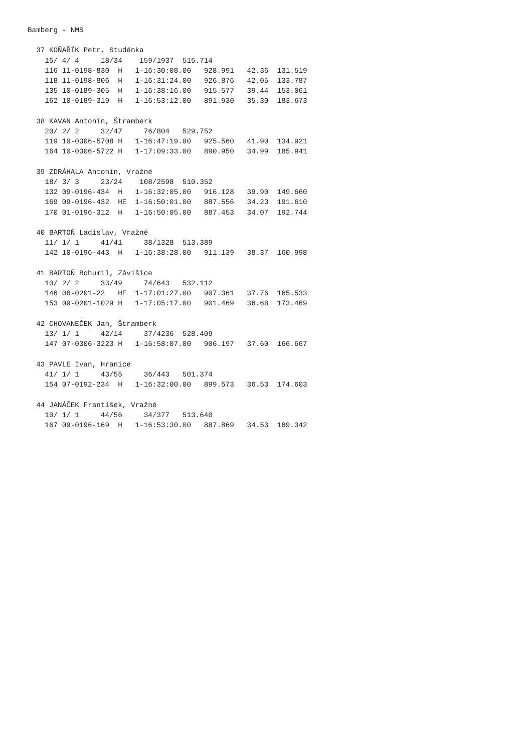Bamberg - NMS

  37 KOŇAŘÍK Petr, Studénka
    15/ 4/ 4     18/34    159/1937  515.714
    116 11-0198-830  H   1-16:30:08.00   928.991   42.36  131.519
    118 11-0198-806  H   1-16:31:24.00   926.876   42.05  133.787
    135 10-0189-305  H   1-16:38:16.00   915.577   39.44  153.061
    162 10-0189-319  H   1-16:53:12.00   891.930   35.30  183.673

  38 KAVAN Antonín, Štramberk
    20/ 2/ 2     32/47     76/804   529.752
    119 10-0306-5708 H   1-16:47:19.00   925.560   41.90  134.921
    164 10-0306-5722 H   1-17:09:33.00   890.950   34.99  185.941

  39 ZDRÁHALA Antonín, Vražné
    18/ 3/ 3     23/24    108/2598  510.352
    132 09-0196-434  H   1-16:32:05.00   916.128   39.90  149.660
    169 09-0196-432  HE  1-16:50:01.00   887.556   34.23  191.610
    170 01-0196-312  H   1-16:50:05.00   887.453   34.07  192.744

  40 BARTOŇ Ladislav, Vražné
    11/ 1/ 1     41/41     38/1328  513.389
    142 10-0196-443  H   1-16:38:28.00   911.139   38.37  160.998

  41 BARTOŇ Bohumil, Závišice
    10/ 2/ 2     33/49     74/643   532.112
    146 06-0201-22   HE  1-17:01:27.00   907.361   37.76  165.533
    153 09-0201-1029 H   1-17:05:17.00   901.469   36.68  173.469

  42 CHOVANEČEK Jan, Štramberk
    13/ 1/ 1     42/14     37/4236  528.409
    147 07-0306-3223 H   1-16:58:07.00   906.197   37.60  166.667

  43 PAVLE Ivan, Hranice
    41/ 1/ 1     43/55     36/443   501.374
    154 07-0192-234  H   1-16:32:00.00   899.573   36.53  174.603

  44 JANÁČEK František, Vražné
    10/ 1/ 1     44/56     34/377   513.640
    167 09-0196-169  H   1-16:53:30.00   887.869   34.53  189.342